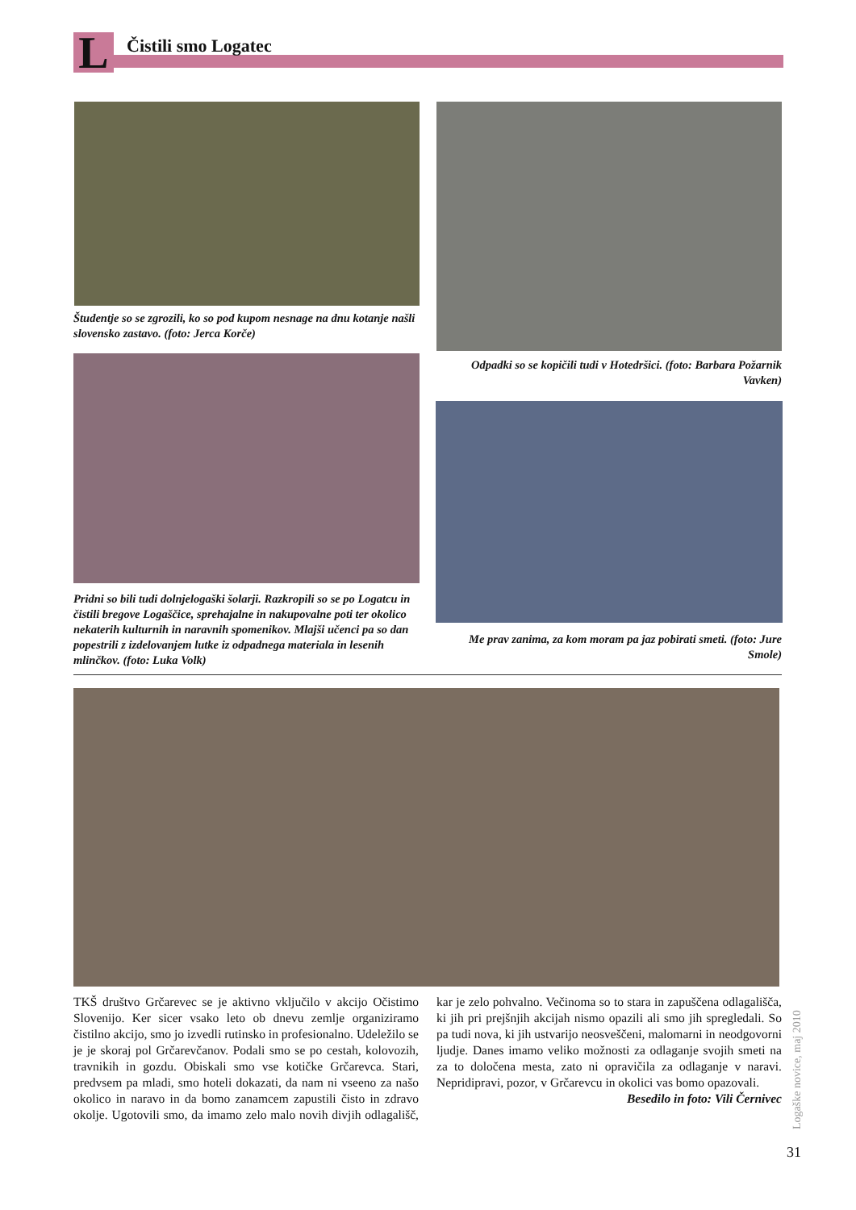L Čistili smo Logatec
Študentje so se zgrozili, ko so pod kupom nesnage na dnu kotanje našli slovensko zastavo. (foto: Jerca Korče)
Odpadki so se kopičili tudi v Hotedršici. (foto: Barbara Požarnik Vavken)
Pridni so bili tudi dolnjelogaški šolarji. Razkropili so se po Logatcu in čistili bregove Logaščice, sprehajalne in nakupovalne poti ter okolico nekaterih kulturnih in naravnih spomenikov. Mlajši učenci pa so dan popestrili z izdelovanjem lutke iz odpadnega materiala in lesenih mlinčkov. (foto: Luka Volk)
Me prav zanima, za kom moram pa jaz pobirati smeti. (foto: Jure Smole)
TKŠ društvo Grčarevec se je aktivno vključilo v akcijo Očistimo Slovenijo. Ker sicer vsako leto ob dnevu zemlje organiziramo čistilno akcijo, smo jo izvedli rutinsko in profesionalno. Udeležilo se je je skoraj pol Grčarevčanov. Podali smo se po cestah, kolovozih, travnikih in gozdu. Obiskali smo vse kotičke Grčarevca. Stari, predvsem pa mladi, smo hoteli dokazati, da nam ni vseeno za našo okolico in naravo in da bomo zanamcem zapustili čisto in zdravo okolje. Ugotovili smo, da imamo zelo malo novih divjih odlagališč, kar je zelo pohvalno. Večinoma so to stara in zapuščena odlagališča, ki jih pri prejšnjih akcijah nismo opazili ali smo jih spregledali. So pa tudi nova, ki jih ustvarijo neosveščeni, malomarni in neodgovorni ljudje. Danes imamo veliko možnosti za odlaganje svojih smeti na za to določena mesta, zato ni opravičila za odlaganje v naravi. Nepridipravi, pozor, v Grčarevcu in okolici vas bomo opazovali.
Besedilo in foto: Vili Černivec
Logaške novice, maj 2010
31